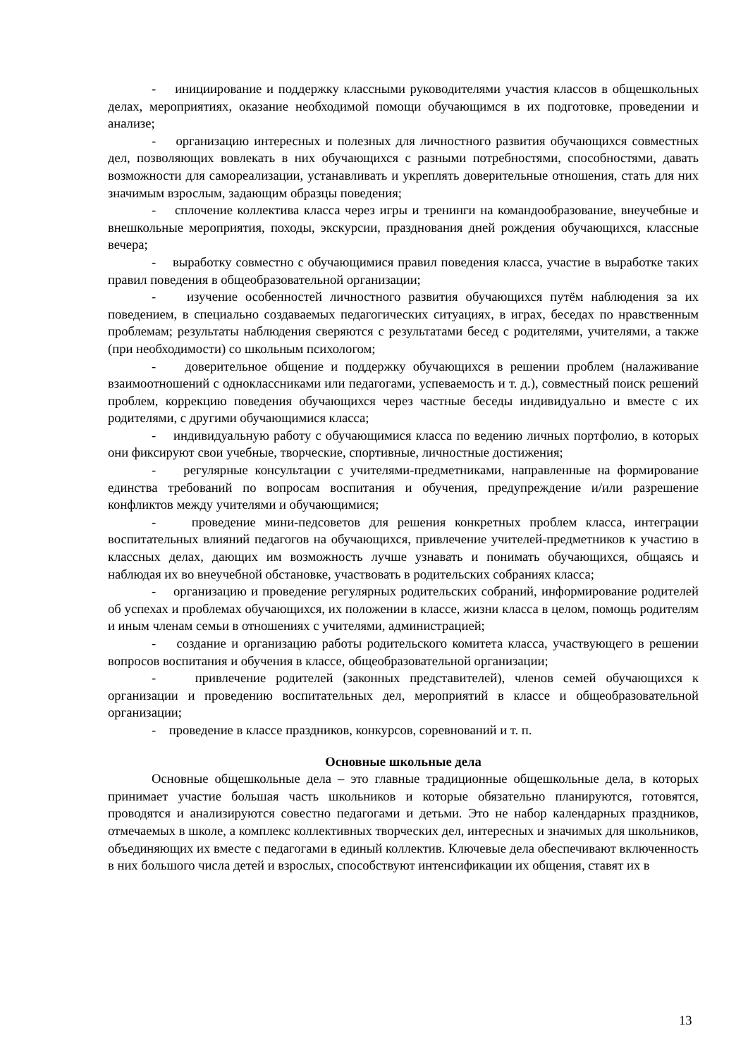- инициирование и поддержку классными руководителями участия классов в общешкольных делах, мероприятиях, оказание необходимой помощи обучающимся в их подготовке, проведении и анализе;
- организацию интересных и полезных для личностного развития обучающихся совместных дел, позволяющих вовлекать в них обучающихся с разными потребностями, способностями, давать возможности для самореализации, устанавливать и укреплять доверительные отношения, стать для них значимым взрослым, задающим образцы поведения;
- сплочение коллектива класса через игры и тренинги на командообразование, внеучебные и внешкольные мероприятия, походы, экскурсии, празднования дней рождения обучающихся, классные вечера;
- выработку совместно с обучающимися правил поведения класса, участие в выработке таких правил поведения в общеобразовательной организации;
- изучение особенностей личностного развития обучающихся путём наблюдения за их поведением, в специально создаваемых педагогических ситуациях, в играх, беседах по нравственным проблемам; результаты наблюдения сверяются с результатами бесед с родителями, учителями, а также (при необходимости) со школьным психологом;
- доверительное общение и поддержку обучающихся в решении проблем (налаживание взаимоотношений с одноклассниками или педагогами, успеваемость и т. д.), совместный поиск решений проблем, коррекцию поведения обучающихся через частные беседы индивидуально и вместе с их родителями, с другими обучающимися класса;
- индивидуальную работу с обучающимися класса по ведению личных портфолио, в которых они фиксируют свои учебные, творческие, спортивные, личностные достижения;
- регулярные консультации с учителями-предметниками, направленные на формирование единства требований по вопросам воспитания и обучения, предупреждение и/или разрешение конфликтов между учителями и обучающимися;
- проведение мини-педсоветов для решения конкретных проблем класса, интеграции воспитательных влияний педагогов на обучающихся, привлечение учителей-предметников к участию в классных делах, дающих им возможность лучше узнавать и понимать обучающихся, общаясь и наблюдая их во внеучебной обстановке, участвовать в родительских собраниях класса;
- организацию и проведение регулярных родительских собраний, информирование родителей об успехах и проблемах обучающихся, их положении в классе, жизни класса в целом, помощь родителям и иным членам семьи в отношениях с учителями, администрацией;
- создание и организацию работы родительского комитета класса, участвующего в решении вопросов воспитания и обучения в классе, общеобразовательной организации;
- привлечение родителей (законных представителей), членов семей обучающихся к организации и проведению воспитательных дел, мероприятий в классе и общеобразовательной организации;
- проведение в классе праздников, конкурсов, соревнований и т. п.
Основные школьные дела
Основные общешкольные дела – это главные традиционные общешкольные дела, в которых принимает участие большая часть школьников и которые обязательно планируются, готовятся, проводятся и анализируются совестно педагогами и детьми. Это не набор календарных праздников, отмечаемых в школе, а комплекс коллективных творческих дел, интересных и значимых для школьников, объединяющих их вместе с педагогами в единый коллектив. Ключевые дела обеспечивают включенность в них большого числа детей и взрослых, способствуют интенсификации их общения, ставят их в
13